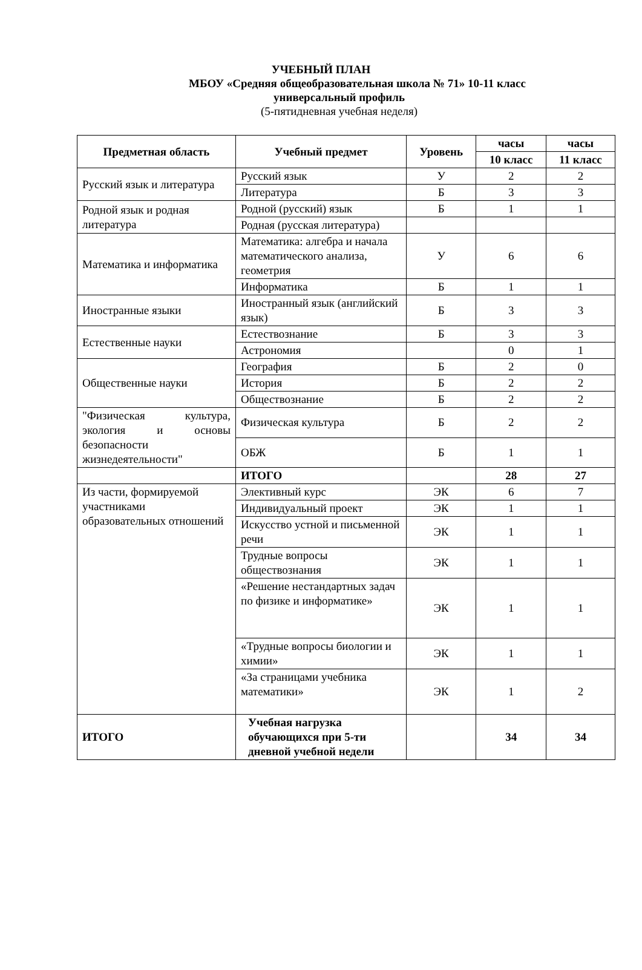УЧЕБНЫЙ ПЛАН
МБОУ «Средняя общеобразовательная школа № 71» 10-11 класс
универсальный профиль
(5-пятидневная учебная неделя)
| Предметная область | Учебный предмет | Уровень | часы | часы |
| --- | --- | --- | --- | --- |
| | | | 10 класс | 11 класс |
| Русский язык и литература | Русский язык | У | 2 | 2 |
| | Литература | Б | 3 | 3 |
| Родной язык и родная литература | Родной (русский) язык | Б | 1 | 1 |
| | Родная (русская литература) | | | |
| Математика и информатика | Математика: алгебра и начала математического анализа, геометрия | У | 6 | 6 |
| | Информатика | Б | 1 | 1 |
| Иностранные языки | Иностранный язык (английский язык) | Б | 3 | 3 |
| Естественные науки | Естествознание | Б | 3 | 3 |
| | Астрономия | | 0 | 1 |
| Общественные науки | География | Б | 2 | 0 |
| | История | Б | 2 | 2 |
| | Обществознание | Б | 2 | 2 |
| "Физическая культура, экология и основы безопасности жизнедеятельности" | Физическая культура | Б | 2 | 2 |
| | ОБЖ | Б | 1 | 1 |
| | ИТОГО | | 28 | 27 |
| Из части, формируемой участниками образовательных отношений | Элективный курс | ЭК | 6 | 7 |
| | Индивидуальный проект | ЭК | 1 | 1 |
| | Искусство устной и письменной речи | ЭК | 1 | 1 |
| | Трудные вопросы обществознания | ЭК | 1 | 1 |
| | «Решение нестандартных задач по физике и информатике» | ЭК | 1 | 1 |
| | «Трудные вопросы биологии и химии» | ЭК | 1 | 1 |
| | «За страницами учебника математики» | ЭК | 1 | 2 |
| ИТОГО | Учебная нагрузка обучающихся при 5-ти дневной учебной недели | | 34 | 34 |